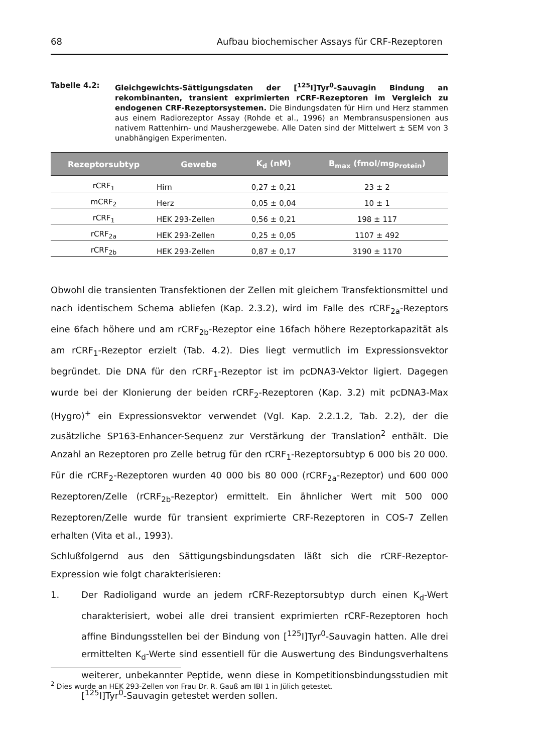68 Aufbau biochemischer Assays für CRF-Rezeptoren
Tabelle 4.2: Gleichgewichts-Sättigungsdaten der [<sup>125</sup>I]Tyr<sup>0</sup>-Sauvagin Bindung an rekombinanten, transient exprimierten rCRF-Rezeptoren im Vergleich zu endogenen CRF-Rezeptorsystemen. Die Bindungsdaten für Hirn und Herz stammen aus einem Radiorezeptor Assay (Rohde et al., 1996) an Membransuspensionen aus nativem Rattenhirn- und Mausherzgewebe. Alle Daten sind der Mittelwert ± SEM von 3 unabhängigen Experimenten.
| Rezeptorsubtyp | Gewebe | K<sub>d</sub> (nM) | B<sub>max</sub> (fmol/mg<sub>Protein</sub>) |
| --- | --- | --- | --- |
| rCRF<sub>1</sub> | Hirn | 0,27 ± 0,21 | 23 ± 2 |
| mCRF<sub>2</sub> | Herz | 0,05 ± 0,04 | 10 ± 1 |
| rCRF<sub>1</sub> | HEK 293-Zellen | 0,56 ± 0,21 | 198 ± 117 |
| rCRF<sub>2a</sub> | HEK 293-Zellen | 0,25 ± 0,05 | 1107 ± 492 |
| rCRF<sub>2b</sub> | HEK 293-Zellen | 0,87 ± 0,17 | 3190 ± 1170 |
Obwohl die transienten Transfektionen der Zellen mit gleichem Transfektionsmittel und nach identischem Schema abliefen (Kap. 2.3.2), wird im Falle des rCRF<sub>2a</sub>-Rezeptors eine 6fach höhere und am rCRF<sub>2b</sub>-Rezeptor eine 16fach höhere Rezeptorkapazität als am rCRF<sub>1</sub>-Rezeptor erzielt (Tab. 4.2). Dies liegt vermutlich im Expressionsvektor begründet. Die DNA für den rCRF<sub>1</sub>-Rezeptor ist im pcDNA3-Vektor ligiert. Dagegen wurde bei der Klonierung der beiden rCRF<sub>2</sub>-Rezeptoren (Kap. 3.2) mit pcDNA3-Max (Hygro)<sup>+</sup> ein Expressionsvektor verwendet (Vgl. Kap. 2.2.1.2, Tab. 2.2), der die zusätzliche SP163-Enhancer-Sequenz zur Verstärkung der Translation<sup>2</sup> enthält. Die Anzahl an Rezeptoren pro Zelle betrug für den rCRF<sub>1</sub>-Rezeptorsubtyp 6 000 bis 20 000. Für die rCRF<sub>2</sub>-Rezeptoren wurden 40 000 bis 80 000 (rCRF<sub>2a</sub>-Rezeptor) und 600 000 Rezeptoren/Zelle (rCRF<sub>2b</sub>-Rezeptor) ermittelt. Ein ähnlicher Wert mit 500 000 Rezeptoren/Zelle wurde für transient exprimierte CRF-Rezeptoren in COS-7 Zellen erhalten (Vita et al., 1993).
Schlußfolgernd aus den Sättigungsbindungsdaten läßt sich die rCRF-Rezeptor-Expression wie folgt charakterisieren:
1. Der Radioligand wurde an jedem rCRF-Rezeptorsubtyp durch einen K<sub>d</sub>-Wert charakterisiert, wobei alle drei transient exprimierten rCRF-Rezeptoren hoch affine Bindungsstellen bei der Bindung von [<sup>125</sup>I]Tyr<sup>0</sup>-Sauvagin hatten. Alle drei ermittelten K<sub>d</sub>-Werte sind essentiell für die Auswertung des Bindungsverhaltens weiterer, unbekannter Peptide, wenn diese in Kompetitionsbindungsstudien mit [<sup>125</sup>I]Tyr<sup>0</sup>-Sauvagin getestet werden sollen.
<sup>2</sup> Dies wurde an HEK 293-Zellen von Frau Dr. R. Gauß am IBI 1 in Jülich getestet.